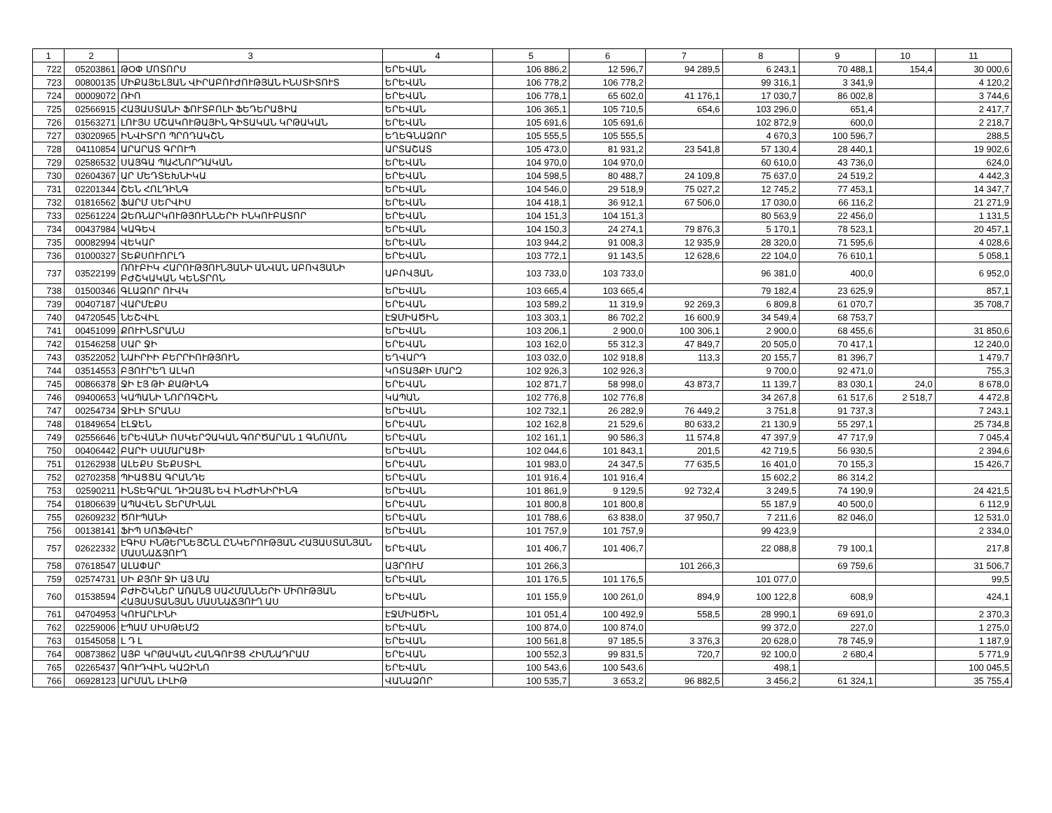| 1 | 2 | 3 | 4 | 5 | 6 | 7 | 8 | 9 | 10 | 11 |
| --- | --- | --- | --- | --- | --- | --- | --- | --- | --- | --- |
| 722 | 05203861 | ԹՕՓ ՄՈՏՈՐՍ | ԵՐԵՎԱՆ | 106 886,2 | 12 596,7 | 94 289,5 | 6 243,1 | 70 488,1 | 154,4 | 30 000,6 |
| 723 | 00800135 | ՄԻՔԱՅԵԼՅԱՆ ՎԻՐԱԲՈՒԺՈՒԹՅԱՆ ԻՆՍՏԻՏՈՒՏ | ԵՐԵՎԱՆ | 106 778,2 | 106 778,2 | | 99 316,1 | 3 341,9 | | 4 120,2 |
| 724 | 00009072 | ՌԻՈ | ԵՐԵՎԱՆ | 106 778,1 | 65 602,0 | 41 176,1 | 17 030,7 | 86 002,8 | | 3 744,6 |
| 725 | 02566915 | ՀԱՅԱՍՏԱՆԻ ՖՈՒՏԲՈԼԻ ՖԵԴԵՐԱՑԻԱ | ԵՐԵՎԱՆ | 106 365,1 | 105 710,5 | 654,6 | 103 296,0 | 651,4 | | 2 417,7 |
| 726 | 01563271 | ԼՈՒՅՍ ՄՇԱԿՈՒԹԱՅԻՆ ԳԻՏԱԿԱՆ ԿՐԹԱԿԱՆ | ԵՐԵՎԱՆ | 105 691,6 | 105 691,6 | | 102 872,9 | 600,0 | | 2 218,7 |
| 727 | 03020965 | ԻՆՎԻՏՐՈ ՊՐՈԴԱԿՇՆ | ԵՂԵԳՆԱՁՈՐ | 105 555,5 | 105 555,5 | | 4 670,3 | 100 596,7 | | 288,5 |
| 728 | 04110854 | ԱՐԱՐԱՏ ԳՐՈՒՊ | ԱՐՏԱՇԱՏ | 105 473,0 | 81 931,2 | 23 541,8 | 57 130,4 | 28 440,1 | | 19 902,6 |
| 729 | 02586532 | ՍԱՅԳԱ ՊԱՀՆՈՐԴԱԿԱՆ | ԵՐԵՎԱՆ | 104 970,0 | 104 970,0 | | 60 610,0 | 43 736,0 | | 624,0 |
| 730 | 02604367 | ԱՐ ՄԵԴՏԵԽՆԻԿԱ | ԵՐԵՎԱՆ | 104 598,5 | 80 488,7 | 24 109,8 | 75 637,0 | 24 519,2 | | 4 442,3 |
| 731 | 02201344 | ՇԵՆ ՀՈԼԴԻՆԳ | ԵՐԵՎԱՆ | 104 546,0 | 29 518,9 | 75 027,2 | 12 745,2 | 77 453,1 | | 14 347,7 |
| 732 | 01816562 | ՖԱՐՄ ՍԵՐՎԻՍ | ԵՐԵՎԱՆ | 104 418,1 | 36 912,1 | 67 506,0 | 17 030,0 | 66 116,2 | | 21 271,9 |
| 733 | 02561224 | ՁԵՌՆԱՐԿՈՒԹՅՈՒՆՆԵՐԻ ԻՆԿՈՒԲԱՏՈՐ | ԵՐԵՎԱՆ | 104 151,3 | 104 151,3 | | 80 563,9 | 22 456,0 | | 1 131,5 |
| 734 | 00437984 | ԿԱԳԵՎ | ԵՐԵՎԱՆ | 104 150,3 | 24 274,1 | 79 876,3 | 5 170,1 | 78 523,1 | | 20 457,1 |
| 735 | 00082994 | ՎԵԿԱՐ | ԵՐԵՎԱՆ | 103 944,2 | 91 008,3 | 12 935,9 | 28 320,0 | 71 595,6 | | 4 028,6 |
| 736 | 01000327 | ՏԵՔՍՈՒՈՐԼԴ | ԵՐԵՎԱՆ | 103 772,1 | 91 143,5 | 12 628,6 | 22 104,0 | 76 610,1 | | 5 058,1 |
| 737 | 03522199 | ՌՈՒԲԻԿ ՀԱՐՈՒԹՅՈՒՆՅԱՆԻ ԱՆՎԱՆ ԱԲՈՎՅԱՆԻ ԲԺՇԿԱԿԱՆ ԿԵՆՏՐՈՆ | ԱԲՈՎՅԱՆ | 103 733,0 | 103 733,0 | | 96 381,0 | 400,0 | | 6 952,0 |
| 738 | 01500346 | ԳԼԱՁՈՐ ՈՒՎԿ | ԵՐԵՎԱՆ | 103 665,4 | 103 665,4 | | 79 182,4 | 23 625,9 | | 857,1 |
| 739 | 00407187 | ՎԱՐՄԷՔՍ | ԵՐԵՎԱՆ | 103 589,2 | 11 319,9 | 92 269,3 | 6 809,8 | 61 070,7 | | 35 708,7 |
| 740 | 04720545 | ՆԵՇՎԻԼ | ԷՋՄԻԱԾԻՆ | 103 303,1 | 86 702,2 | 16 600,9 | 34 549,4 | 68 753,7 | | |
| 741 | 00451099 | ՔՈՒԻՆՏՐԱՆՍ | ԵՐԵՎԱՆ | 103 206,1 | 2 900,0 | 100 306,1 | 2 900,0 | 68 455,6 | | 31 850,6 |
| 742 | 01546258 | ՍԱՐ ՋԻ | ԵՐԵՎԱՆ | 103 162,0 | 55 312,3 | 47 849,7 | 20 505,0 | 70 417,1 | | 12 240,0 |
| 743 | 03522052 | ՆԱԻՐԻԻ ԲԵՐՐԻՈՒԹՅՈՒՆ | ԵՂՎԱՐԴ | 103 032,0 | 102 918,8 | 113,3 | 20 155,7 | 81 396,7 | | 1 479,7 |
| 744 | 03514553 | ԲՅՈՒՐԵՂ ԱԼԿՈ | ԿՈՏԱՅՔԻ ՄԱՐԶ | 102 926,3 | 102 926,3 | | 9 700,0 | 92 471,0 | | 755,3 |
| 745 | 00866378 | ՋԻ ԷՅ ԹԻ ՔԱԹԻՆԳ | ԵՐԵՎԱՆ | 102 871,7 | 58 998,0 | 43 873,7 | 11 139,7 | 83 030,1 | 24,0 | 8 678,0 |
| 746 | 09400653 | ԿԱՊԱՆԻ ՆՈՐՈԳՇԻՆ | ԿԱՊԱՆ | 102 776,8 | 102 776,8 | | 34 267,8 | 61 517,6 | 2 518,7 | 4 472,8 |
| 747 | 00254734 | ՋԻԼԻ ՏՐԱՆՍ | ԵՐԵՎԱՆ | 102 732,1 | 26 282,9 | 76 449,2 | 3 751,8 | 91 737,3 | | 7 243,1 |
| 748 | 01849654 | ԷԼՋԵՆ | ԵՐԵՎԱՆ | 102 162,8 | 21 529,6 | 80 633,2 | 21 130,9 | 55 297,1 | | 25 734,8 |
| 749 | 02556646 | ԵՐԵՎԱՆԻ ՈՍԿԵՐՉԱԿԱՆ ԳՈՐԾԱՐԱՆ 1 ԳՆՈՄՈՆ | ԵՐԵՎԱՆ | 102 161,1 | 90 586,3 | 11 574,8 | 47 397,9 | 47 717,9 | | 7 045,4 |
| 750 | 00406442 | ԲԱՐԻ ՍԱՄԱՐԱՑԻ | ԵՐԵՎԱՆ | 102 044,6 | 101 843,1 | 201,5 | 42 719,5 | 56 930,5 | | 2 394,6 |
| 751 | 01262938 | ԱԼԵՔՍ ՏԵՔՍՏԻԼ | ԵՐԵՎԱՆ | 101 983,0 | 24 347,5 | 77 635,5 | 16 401,0 | 70 155,3 | | 15 426,7 |
| 752 | 02702358 | ՊԻԱՑՑԱ ԳՐԱՆԴԵ | ԵՐԵՎԱՆ | 101 916,4 | 101 916,4 | | 15 602,2 | 86 314,2 | | |
| 753 | 02590211 | ԻՆՏԵԳՐԱԼ ԴԻԶԱՅՆ ԵՎ ԻՆԺԻՆԻՐԻՆԳ | ԵՐԵՎԱՆ | 101 861,9 | 9 129,5 | 92 732,4 | 3 249,5 | 74 190,9 | | 24 421,5 |
| 754 | 01806639 | ԱՊԱՎԵՆ ՏԵՐՄԻՆԱԼ | ԵՐԵՎԱՆ | 101 800,8 | 101 800,8 | | 55 187,9 | 40 500,0 | | 6 112,9 |
| 755 | 02609232 | ԾՈՒՊԱՆԻ | ԵՐԵՎԱՆ | 101 788,6 | 63 838,0 | 37 950,7 | 7 211,6 | 82 046,0 | | 12 531,0 |
| 756 | 00138141 | ՖԻՊ ՍՈՖԹՎԵՐ | ԵՐԵՎԱՆ | 101 757,9 | 101 757,9 | | 99 423,9 | | | 2 334,0 |
| 757 | 02622332 | ԷԳԻՍ ԻՆԹԵՐՆԵՅՇՆԼ ԸՆԿԵՐՈՒԹՅԱՆ ՀԱՅԱՍՏԱՆՅԱՆ ՄԱՍՆԱՃՅՈՒՂ | ԵՐԵՎԱՆ | 101 406,7 | 101 406,7 | | 22 088,8 | 79 100,1 | | 217,8 |
| 758 | 07618547 | ԱԼԱՓԱՐ | ԱՅՐՈՒՄ | 101 266,3 | | 101 266,3 | | 69 759,6 | | 31 506,7 |
| 759 | 02574731 | ՍԻ ՔՅՈՒ ՋԻ ԱՅ ՄԱ | ԵՐԵՎԱՆ | 101 176,5 | 101 176,5 | | 101 077,0 | | | 99,5 |
| 760 | 01538594 | ԲԺԻՇԿՆԵՐ ԱՌԱՆՑ ՍԱՀՄԱՆՆԵՐԻ ՄԻՈՒԹՅԱՆ ՀԱՅԱՍՏԱՆՅԱՆ ՄԱՍՆԱՃՅՈՒՂ ԱՍ | ԵՐԵՎԱՆ | 101 155,9 | 100 261,0 | 894,9 | 100 122,8 | 608,9 | | 424,1 |
| 761 | 04704953 | ԿՈՒԱՐԼԻՆԻ | ԷՋՄԻԱԾԻՆ | 101 051,4 | 100 492,9 | 558,5 | 28 990,1 | 69 691,0 | | 2 370,3 |
| 762 | 02259006 | ԷՊԱՄ ՍԻՍԹԵՄԶ | ԵՐԵՎԱՆ | 100 874,0 | 100 874,0 | | 99 372,0 | 227,0 | | 1 275,0 |
| 763 | 01545058 | Լ Դ Լ | ԵՐԵՎԱՆ | 100 561,8 | 97 185,5 | 3 376,3 | 20 628,0 | 78 745,9 | | 1 187,9 |
| 764 | 00873862 | ԱՅԲ ԿՐԹԱԿԱՆ ՀԱՆԳՈՒՅՑ ՀԻՄՆԱԴՐԱՄ | ԵՐԵՎԱՆ | 100 552,3 | 99 831,5 | 720,7 | 92 100,0 | 2 680,4 | | 5 771,9 |
| 765 | 02265437 | ԳՈՒԴՎԻՆ ԿԱԶԻՆՈ | ԵՐԵՎԱՆ | 100 543,6 | 100 543,6 | | 498,1 | | | 100 045,5 |
| 766 | 06928123 | ԱՐՄԱՆ ԼԻԼԻԹ | ՎԱՆԱՁՈՐ | 100 535,7 | 3 653,2 | 96 882,5 | 3 456,2 | 61 324,1 | | 35 755,4 |